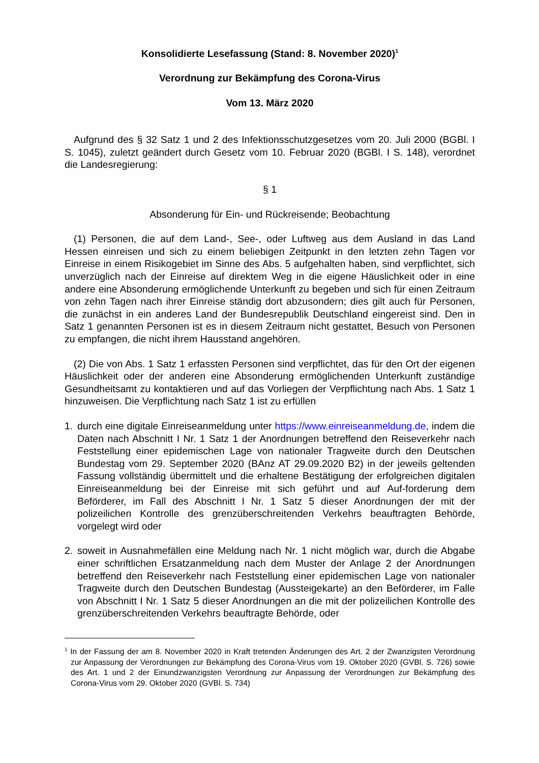Konsolidierte Lesefassung (Stand: 8. November 2020)<sup>1</sup>
Verordnung zur Bekämpfung des Corona-Virus
Vom 13. März 2020
Aufgrund des § 32 Satz 1 und 2 des Infektionsschutzgesetzes vom 20. Juli 2000 (BGBl. I S. 1045), zuletzt geändert durch Gesetz vom 10. Februar 2020 (BGBl. I S. 148), verordnet die Landesregierung:
§ 1
Absonderung für Ein- und Rückreisende; Beobachtung
(1) Personen, die auf dem Land-, See-, oder Luftweg aus dem Ausland in das Land Hessen einreisen und sich zu einem beliebigen Zeitpunkt in den letzten zehn Tagen vor Einreise in einem Risikogebiet im Sinne des Abs. 5 aufgehalten haben, sind verpflichtet, sich unverzüglich nach der Einreise auf direktem Weg in die eigene Häuslichkeit oder in eine andere eine Absonderung ermöglichende Unterkunft zu begeben und sich für einen Zeitraum von zehn Tagen nach ihrer Einreise ständig dort abzusondern; dies gilt auch für Personen, die zunächst in ein anderes Land der Bundesrepublik Deutschland eingereist sind. Den in Satz 1 genannten Personen ist es in diesem Zeitraum nicht gestattet, Besuch von Personen zu empfangen, die nicht ihrem Hausstand angehören.
(2) Die von Abs. 1 Satz 1 erfassten Personen sind verpflichtet, das für den Ort der eigenen Häuslichkeit oder der anderen eine Absonderung ermöglichenden Unterkunft zuständige Gesundheitsamt zu kontaktieren und auf das Vorliegen der Verpflichtung nach Abs. 1 Satz 1 hinzuweisen. Die Verpflichtung nach Satz 1 ist zu erfüllen
1. durch eine digitale Einreiseanmeldung unter https://www.einreiseanmeldung.de, indem die Daten nach Abschnitt I Nr. 1 Satz 1 der Anordnungen betreffend den Reiseverkehr nach Feststellung einer epidemischen Lage von nationaler Tragweite durch den Deutschen Bundestag vom 29. September 2020 (BAnz AT 29.09.2020 B2) in der jeweils geltenden Fassung vollständig übermittelt und die erhaltene Bestätigung der erfolgreichen digitalen Einreiseanmeldung bei der Einreise mit sich geführt und auf Auf-forderung dem Beförderer, im Fall des Abschnitt I Nr. 1 Satz 5 dieser Anordnungen der mit der polizeilichen Kontrolle des grenzüberschreitenden Verkehrs beauftragten Behörde, vorgelegt wird oder
2. soweit in Ausnahmefällen eine Meldung nach Nr. 1 nicht möglich war, durch die Abgabe einer schriftlichen Ersatzanmeldung nach dem Muster der Anlage 2 der Anordnungen betreffend den Reiseverkehr nach Feststellung einer epidemischen Lage von nationaler Tragweite durch den Deutschen Bundestag (Aussteigekarte) an den Beförderer, im Falle von Abschnitt I Nr. 1 Satz 5 dieser Anordnungen an die mit der polizeilichen Kontrolle des grenzüberschreitenden Verkehrs beauftragte Behörde, oder
<sup>1</sup> In der Fassung der am 8. November 2020 in Kraft tretenden Änderungen des Art. 2 der Zwanzigsten Verordnung zur Anpassung der Verordnungen zur Bekämpfung des Corona-Virus vom 19. Oktober 2020 (GVBl. S. 726) sowie des Art. 1 und 2 der Einundzwanzigsten Verordnung zur Anpassung der Verordnungen zur Bekämpfung des Corona-Virus vom 29. Oktober 2020 (GVBl. S. 734)